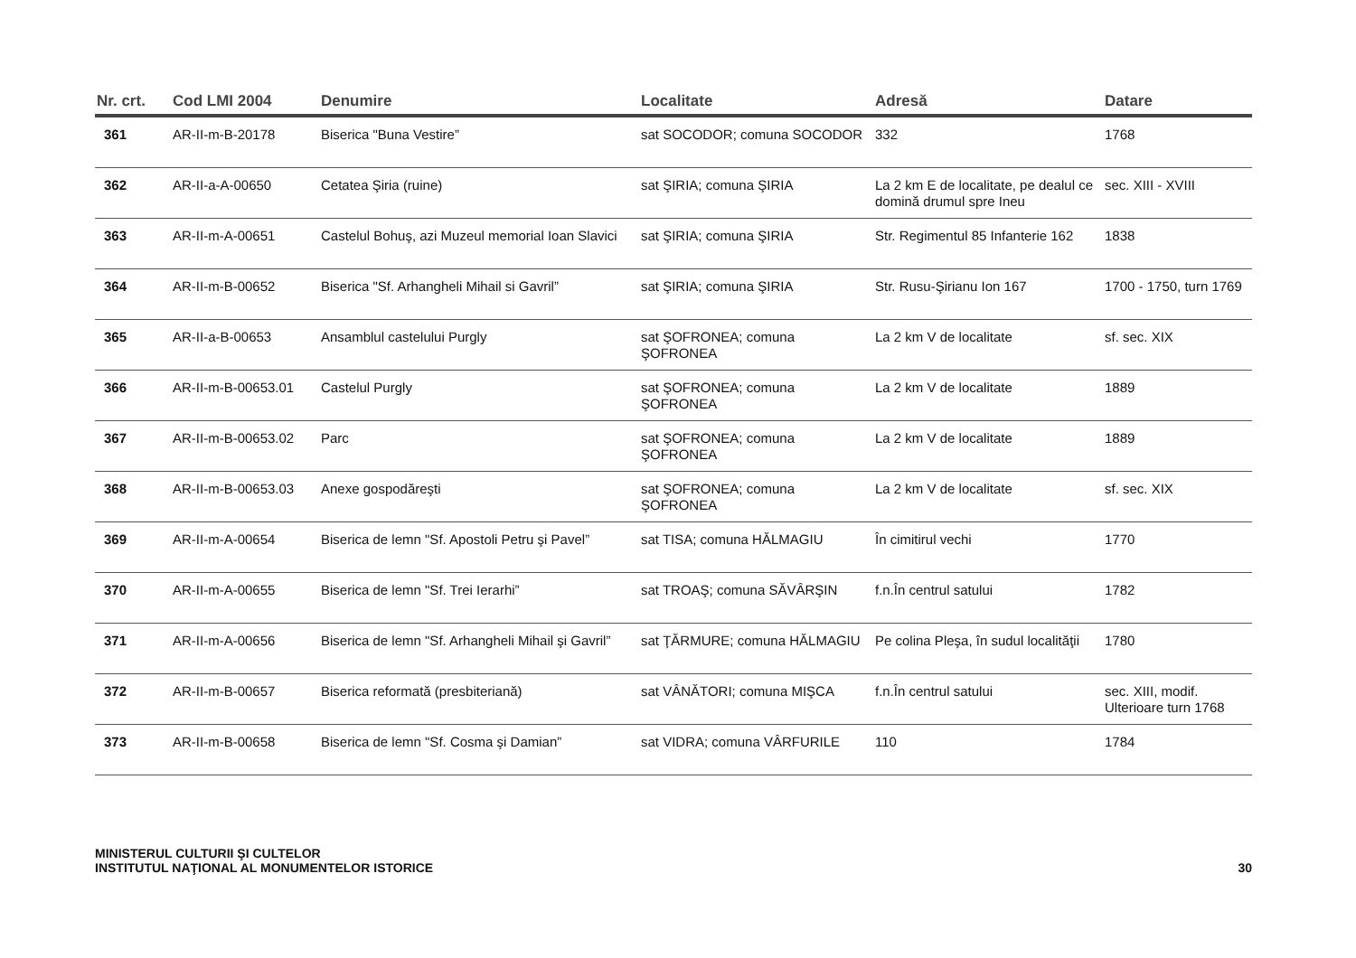| Nr. crt. | Cod LMI 2004 | Denumire | Localitate | Adresă | Datare |
| --- | --- | --- | --- | --- | --- |
| 361 | AR-II-m-B-20178 | Biserica "Buna Vestire” | sat SOCODOR; comuna SOCODOR | 332 | 1768 |
| 362 | AR-II-a-A-00650 | Cetatea Şiria (ruine) | sat ŞIRIA; comuna ŞIRIA | La 2 km E de localitate, pe dealul ce domină drumul spre Ineu | sec. XIII - XVIII |
| 363 | AR-II-m-A-00651 | Castelul Bohuş, azi Muzeul memorial Ioan Slavici | sat ŞIRIA; comuna ŞIRIA | Str. Regimentul 85 Infanterie 162 | 1838 |
| 364 | AR-II-m-B-00652 | Biserica "Sf. Arhangheli Mihail si Gavril” | sat ŞIRIA; comuna ŞIRIA | Str. Rusu-Şirianu Ion 167 | 1700 - 1750, turn 1769 |
| 365 | AR-II-a-B-00653 | Ansamblul castelului Purgly | sat ŞOFRONEA; comuna ŞOFRONEA | La 2 km V de localitate | sf. sec. XIX |
| 366 | AR-II-m-B-00653.01 | Castelul Purgly | sat ŞOFRONEA; comuna ŞOFRONEA | La 2 km V de localitate | 1889 |
| 367 | AR-II-m-B-00653.02 | Parc | sat ŞOFRONEA; comuna ŞOFRONEA | La 2 km V de localitate | 1889 |
| 368 | AR-II-m-B-00653.03 | Anexe gospodăreşti | sat ŞOFRONEA; comuna ŞOFRONEA | La 2 km V de localitate | sf. sec. XIX |
| 369 | AR-II-m-A-00654 | Biserica de lemn "Sf. Apostoli Petru şi Pavel” | sat TISA; comuna HĂLMAGIU | În cimitirul vechi | 1770 |
| 370 | AR-II-m-A-00655 | Biserica de lemn "Sf. Trei Ierarhi” | sat TROAŞ; comuna SĂVÂRŞIN | f.n.În centrul satului | 1782 |
| 371 | AR-II-m-A-00656 | Biserica de lemn "Sf. Arhangheli Mihail şi Gavril” | sat ŢĂRMURE; comuna HĂLMAGIU | Pe colina Pleşa, în sudul localităţii | 1780 |
| 372 | AR-II-m-B-00657 | Biserica reformată (presbiteriană) | sat VÂNĂTORI; comuna MIŞCA | f.n.În centrul satului | sec. XIII, modif. Ulterioare turn 1768 |
| 373 | AR-II-m-B-00658 | Biserica de lemn "Sf. Cosma şi Damian” | sat VIDRA; comuna VÂRFURILE | 110 | 1784 |
MINISTERUL CULTURII ŞI CULTELOR
INSTITUTUL NAŢIONAL AL MONUMENTELOR ISTORICE
30